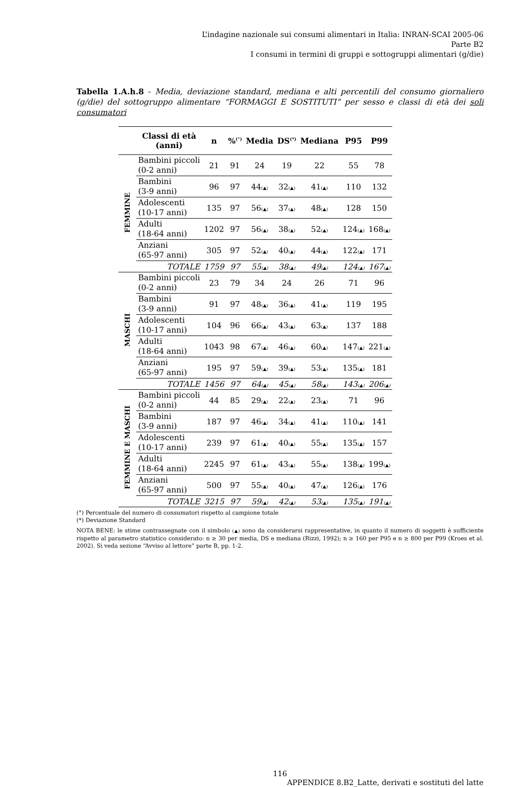L’indagine nazionale sui consumi alimentari in Italia: INRAN-SCAI 2005-06
Parte B2
I consumi in termini di gruppi e sottogruppi alimentari (g/die)
Tabella 1.A.h.8 - Media, deviazione standard, mediana e alti percentili del consumo giornaliero (g/die) del sottogruppo alimentare “FORMAGGI E SOSTITUTI” per sesso e classi di età dei soli consumatori
| | Classi di età (anni) | n | %<sup>(°)</sup> | Media | DS<sup>(*)</sup> | Mediana | P95 | P99 |
| --- | --- | --- | --- | --- | --- | --- | --- | --- |
| FEMMINE | Bambini piccoli (0-2 anni) | 21 | 91 | 24 | 19 | 22 | 55 | 78 |
| | Bambini (3-9 anni) | 96 | 97 | 44 (▲) | 32 (▲) | 41 (▲) | 110 | 132 |
| | Adolescenti (10-17 anni) | 135 | 97 | 56 (▲) | 37 (▲) | 48 (▲) | 128 | 150 |
| | Adulti (18-64 anni) | 1202 | 97 | 56 (▲) | 38 (▲) | 52 (▲) | 124 (▲) | 168 (▲) |
| | Anziani (65-97 anni) | 305 | 97 | 52 (▲) | 40 (▲) | 44 (▲) | 122 (▲) | 171 |
| | TOTALE | 1759 | 97 | 55 (▲) | 38 (▲) | 49 (▲) | 124 (▲) | 167 (▲) |
| MASCHI | Bambini piccoli (0-2 anni) | 23 | 79 | 34 | 24 | 26 | 71 | 96 |
| | Bambini (3-9 anni) | 91 | 97 | 48 (▲) | 36 (▲) | 41 (▲) | 119 | 195 |
| | Adolescenti (10-17 anni) | 104 | 96 | 66 (▲) | 43 (▲) | 63 (▲) | 137 | 188 |
| | Adulti (18-64 anni) | 1043 | 98 | 67 (▲) | 46 (▲) | 60 (▲) | 147 (▲) | 221 (▲) |
| | Anziani (65-97 anni) | 195 | 97 | 59 (▲) | 39 (▲) | 53 (▲) | 135 (▲) | 181 |
| | TOTALE | 1456 | 97 | 64 (▲) | 45 (▲) | 58 (▲) | 143 (▲) | 206 (▲) |
| FEMMINE E MASCHI | Bambini piccoli (0-2 anni) | 44 | 85 | 29 (▲) | 22 (▲) | 23 (▲) | 71 | 96 |
| | Bambini (3-9 anni) | 187 | 97 | 46 (▲) | 34 (▲) | 41 (▲) | 110 (▲) | 141 |
| | Adolescenti (10-17 anni) | 239 | 97 | 61 (▲) | 40 (▲) | 55 (▲) | 135 (▲) | 157 |
| | Adulti (18-64 anni) | 2245 | 97 | 61 (▲) | 43 (▲) | 55 (▲) | 138 (▲) | 199 (▲) |
| | Anziani (65-97 anni) | 500 | 97 | 55 (▲) | 40 (▲) | 47 (▲) | 126 (▲) | 176 |
| | TOTALE | 3215 | 97 | 59 (▲) | 42 (▲) | 53 (▲) | 135 (▲) | 191 (▲) |
(°) Percentuale del numero di consumatori rispetto al campione totale
(*) Deviazione Standard
NOTA BENE: le stime contrassegnate con il simbolo (▲) sono da considerarsi rappresentative, in quanto il numero di soggetti è sufficiente rispetto al parametro statistico considerato: n ≥ 30 per media, DS e mediana (Rizzi, 1992); n ≥ 160 per P95 e n ≥ 800 per P99 (Kroes et al. 2002). Si veda sezione “Avviso al lettore” parte B, pp. 1-2.
116
APPENDICE 8.B2_Latte, derivati e sostituti del latte